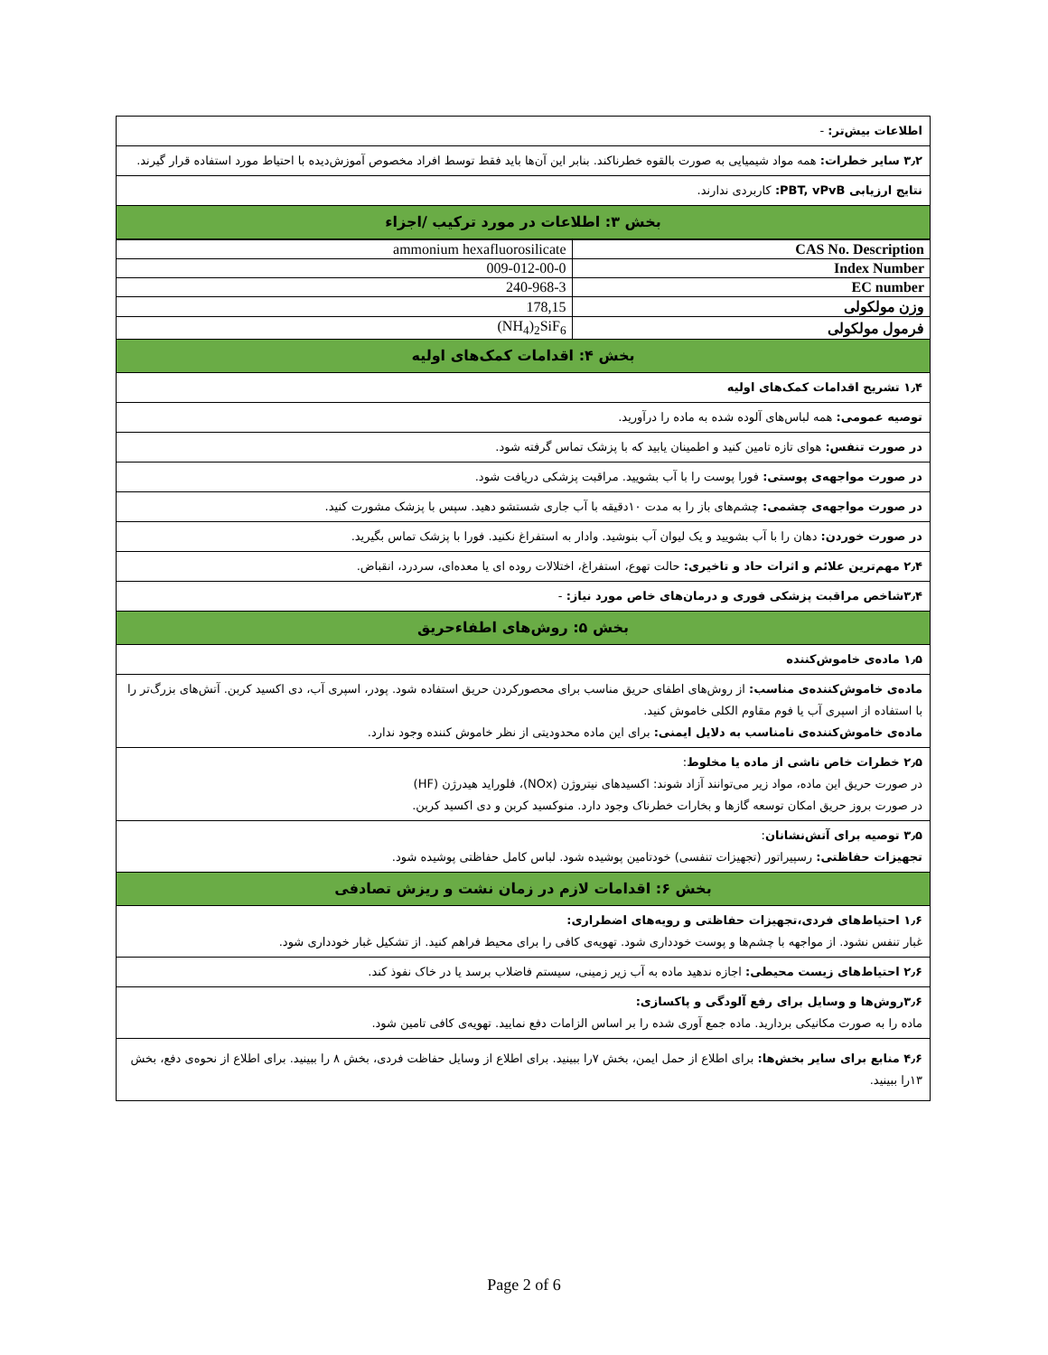اطلاعات بیش‌تر: -
۳٫۲ سایر خطرات: همه مواد شیمیایی به صورت بالقوه خطرناکند. بنابر این آن‌ها باید فقط توسط افراد مخصوص آموزش‌دیده با احتیاط مورد استفاده قرار گیرند.
نتایج ارزیابی PBT, vPvB: کاربردی ندارند.
بخش ۳: اطلاعات در مورد ترکیب /اجزاء
| CAS No. Description | ammonium hexafluorosilicate |
| Index Number | 009-012-00-0 |
| EC number | 240-968-3 |
| وزن مولکولی | 178,15 |
| فرمول مولکولی | (NH<sub>4</sub>)<sub>2</sub>SiF<sub>6</sub> |
بخش ۴: اقدامات کمک‌های اولیه
۱٫۴ تشریح اقدامات کمک‌های اولیه
توصیه عمومی: همه لباس‌های آلوده شده به ماده را درآورید.
در صورت تنفس: هوای تازه تامین کنید و اطمینان یابید که با پزشک تماس گرفته شود.
در صورت مواجهه‌ی پوستی: فورا پوست را با آب بشویید. مراقبت پزشکی دریافت شود.
در صورت مواجهه‌ی چشمی: چشم‌های باز را به مدت ۱۰دقیقه با آب جاری شستشو دهید. سپس با پزشک مشورت کنید.
در صورت خوردن: دهان را با آب بشویید و یک لیوان آب بنوشید. وادار به استفراغ نکنید. فورا با پزشک تماس بگیرید.
۲٫۴ مهم‌ترین علائم و اثرات حاد و تاخیری: حالت تهوع، استفراغ، اختلالات روده ای یا معده‌ای، سردرد، انقباض.
۳٫۴شاخص مراقبت پزشکی فوری و درمان‌های خاص مورد نیاز: -
بخش ۵: روش‌های اطفاءحریق
۱٫۵ ماده‌ی خاموش‌کننده
ماده‌ی خاموش‌کننده‌ی مناسب: از روش‌های اطفای حریق مناسب برای محصورکردن حریق استفاده شود. پودر، اسپری آب، دی اکسید کربن. آتش‌های بزرگ‌تر را با استفاده از اسپری آب یا فوم مقاوم الکلی خاموش کنید.
ماده‌ی خاموش‌کننده‌ی نامناسب به دلایل ایمنی: برای این ماده محدودیتی از نظر خاموش کننده وجود ندارد.
۲٫۵ خطرات خاص ناشی از ماده یا مخلوط:
در صورت حریق این ماده، مواد زیر می‌توانند آزاد شوند: اکسیدهای نیتروژن (NOx)، فلوراید هیدرژن (HF)
در صورت بروز حریق امکان توسعه گازها و بخارات خطرناک وجود دارد. منوکسید کربن و دی اکسید کربن.
۳٫۵ توصیه برای آتش‌نشانان:
تجهیزات حفاظتی: رسپیراتور (تجهیزات تنفسی) خودتامین پوشیده شود. لباس کامل حفاظتی پوشیده شود.
بخش ۶: اقدامات لازم در زمان نشت و ریزش تصادفی
۱٫۶ احتیاط‌های فردی،تجهیزات حفاظتی و رویه‌های اضطراری:
غبار تنفس نشود. از مواجهه با چشم‌ها و پوست خودداری شود. تهویه‌ی کافی را برای محیط فراهم کنید. از تشکیل غبار خودداری شود.
۲٫۶ احتیاط‌های زیست محیطی: اجازه ندهید ماده به آب زیر زمینی، سیستم فاضلاب برسد یا در خاک نفوذ کند.
۳٫۶روش‌ها و وسایل برای رفع آلودگی و پاکسازی:
ماده را به صورت مکانیکی بردارید. ماده جمع آوری شده را بر اساس الزامات دفع نمایید. تهویه‌ی کافی تامین شود.
۴٫۶ منابع برای سایر بخش‌ها: برای اطلاع از حمل ایمن، بخش ۷را ببینید. برای اطلاع از وسایل حفاظت فردی، بخش ۸ را ببینید. برای اطلاع از نحوه‌ی دفع، بخش ۱۳را ببینید.
Page 2 of 6